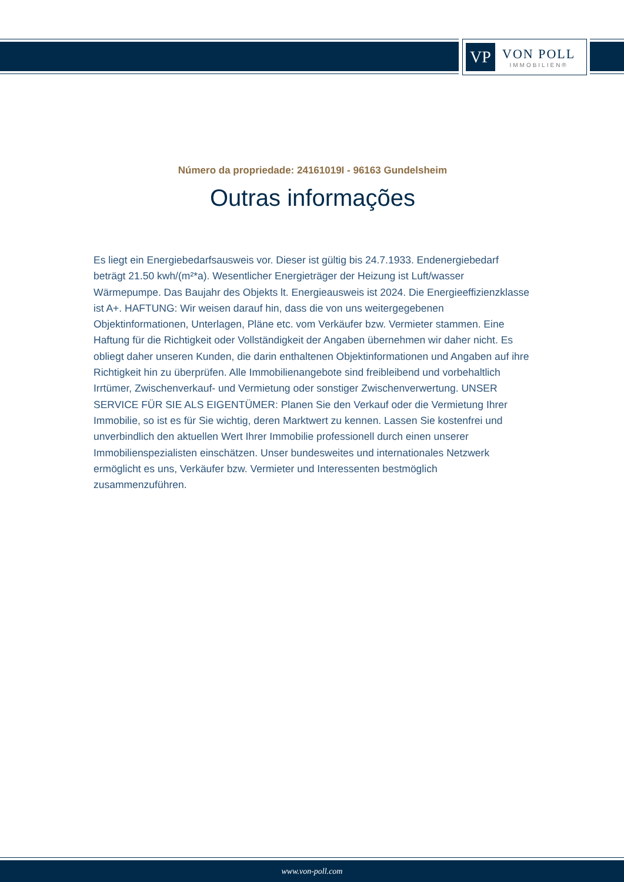VP
VON POLL
IMMOBILIEN®
Número da propriedade: 24161019I - 96163 Gundelsheim
Outras informações
Es liegt ein Energiebedarfsausweis vor. Dieser ist gültig bis 24.7.1933. Endenergiebedarf beträgt 21.50 kwh/(m²*a). Wesentlicher Energieträger der Heizung ist Luft/wasser Wärmepumpe. Das Baujahr des Objekts lt. Energieausweis ist 2024. Die Energieeffizienzklasse ist A+. HAFTUNG: Wir weisen darauf hin, dass die von uns weitergegebenen Objektinformationen, Unterlagen, Pläne etc. vom Verkäufer bzw. Vermieter stammen. Eine Haftung für die Richtigkeit oder Vollständigkeit der Angaben übernehmen wir daher nicht. Es obliegt daher unseren Kunden, die darin enthaltenen Objektinformationen und Angaben auf ihre Richtigkeit hin zu überprüfen. Alle Immobilienangebote sind freibleibend und vorbehaltlich Irrtümer, Zwischenverkauf- und Vermietung oder sonstiger Zwischenverwertung. UNSER SERVICE FÜR SIE ALS EIGENTÜMER: Planen Sie den Verkauf oder die Vermietung Ihrer Immobilie, so ist es für Sie wichtig, deren Marktwert zu kennen. Lassen Sie kostenfrei und unverbindlich den aktuellen Wert Ihrer Immobilie professionell durch einen unserer Immobilienspezialisten einschätzen. Unser bundesweites und internationales Netzwerk ermöglicht es uns, Verkäufer bzw. Vermieter und Interessenten bestmöglich zusammenzuführen.
www.von-poll.com